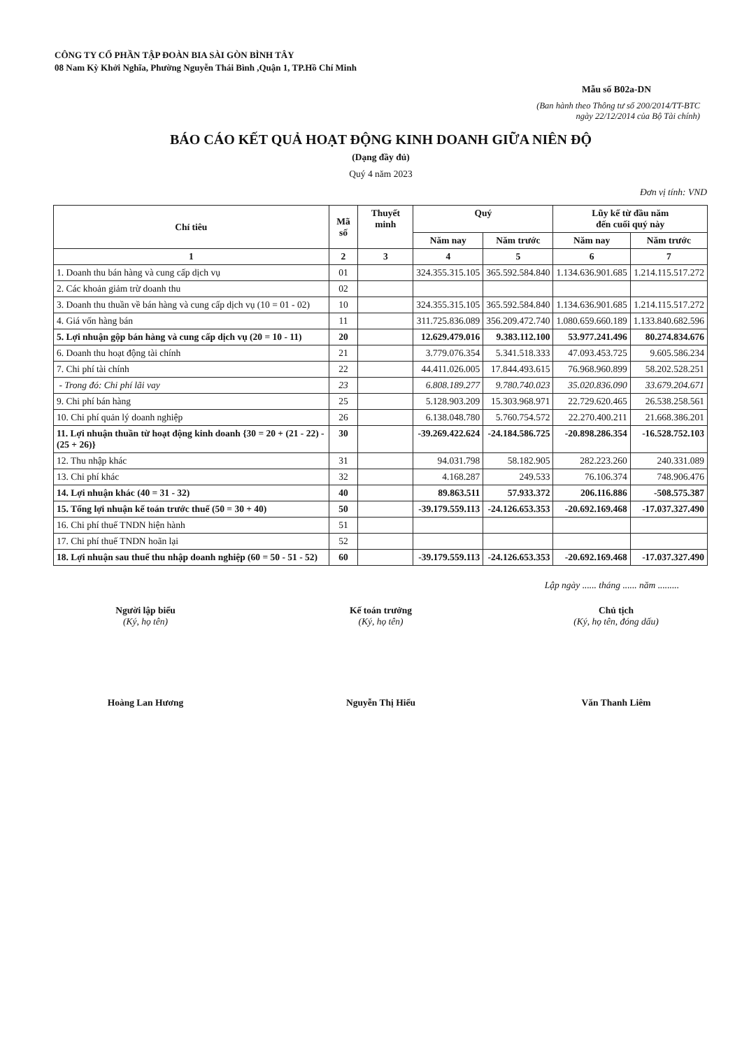CÔNG TY CỔ PHẦN TẬP ĐOÀN BIA SÀI GÒN BÌNH TÂY
08 Nam Kỳ Khởi Nghĩa, Phường Nguyễn Thái Bình ,Quận 1, TP.Hồ Chí Minh
Mẫu số B02a-DN
(Ban hành theo Thông tư số 200/2014/TT-BTC
ngày 22/12/2014 của Bộ Tài chính)
BÁO CÁO KẾT QUẢ HOẠT ĐỘNG KINH DOANH GIỮA NIÊN ĐỘ
(Dạng đầy đủ)
Quý 4 năm 2023
Đơn vị tính: VND
| Chỉ tiêu | Mã số | Thuyết minh | Quý | | Lũy kế từ đầu năm đến cuối quý này | |
| --- | --- | --- | --- | --- | --- | --- |
| | | | Năm nay | Năm trước | Năm nay | Năm trước |
| 1 | 2 | 3 | 4 | 5 | 6 | 7 |
| 1. Doanh thu bán hàng và cung cấp dịch vụ | 01 | | 324.355.315.105 | 365.592.584.840 | 1.134.636.901.685 | 1.214.115.517.272 |
| 2. Các khoản giảm trừ doanh thu | 02 | | | | | |
| 3. Doanh thu thuần về bán hàng và cung cấp dịch vụ (10 = 01 - 02) | 10 | | 324.355.315.105 | 365.592.584.840 | 1.134.636.901.685 | 1.214.115.517.272 |
| 4. Giá vốn hàng bán | 11 | | 311.725.836.089 | 356.209.472.740 | 1.080.659.660.189 | 1.133.840.682.596 |
| 5. Lợi nhuận gộp bán hàng và cung cấp dịch vụ (20 = 10 - 11) | 20 | | 12.629.479.016 | 9.383.112.100 | 53.977.241.496 | 80.274.834.676 |
| 6. Doanh thu hoạt động tài chính | 21 | | 3.779.076.354 | 5.341.518.333 | 47.093.453.725 | 9.605.586.234 |
| 7. Chi phí tài chính | 22 | | 44.411.026.005 | 17.844.493.615 | 76.968.960.899 | 58.202.528.251 |
| - Trong đó: Chi phí lãi vay | 23 | | 6.808.189.277 | 9.780.740.023 | 35.020.836.090 | 33.679.204.671 |
| 9. Chi phí bán hàng | 25 | | 5.128.903.209 | 15.303.968.971 | 22.729.620.465 | 26.538.258.561 |
| 10. Chi phí quản lý doanh nghiệp | 26 | | 6.138.048.780 | 5.760.754.572 | 22.270.400.211 | 21.668.386.201 |
| 11. Lợi nhuận thuần từ hoạt động kinh doanh {30 = 20 + (21 - 22) - (25 + 26)} | 30 | | -39.269.422.624 | -24.184.586.725 | -20.898.286.354 | -16.528.752.103 |
| 12. Thu nhập khác | 31 | | 94.031.798 | 58.182.905 | 282.223.260 | 240.331.089 |
| 13. Chi phí khác | 32 | | 4.168.287 | 249.533 | 76.106.374 | 748.906.476 |
| 14. Lợi nhuận khác (40 = 31 - 32) | 40 | | 89.863.511 | 57.933.372 | 206.116.886 | -508.575.387 |
| 15. Tổng lợi nhuận kế toán trước thuế (50 = 30 + 40) | 50 | | -39.179.559.113 | -24.126.653.353 | -20.692.169.468 | -17.037.327.490 |
| 16. Chi phí thuế TNDN hiện hành | 51 | | | | | |
| 17. Chi phí thuế TNDN hoãn lại | 52 | | | | | |
| 18. Lợi nhuận sau thuế thu nhập doanh nghiệp (60 = 50 - 51 - 52) | 60 | | -39.179.559.113 | -24.126.653.353 | -20.692.169.468 | -17.037.327.490 |
Lập ngày ...... tháng ...... năm .........
Người lập biểu
(Ký, họ tên)
Hoàng Lan Hương
Kế toán trưởng
(Ký, họ tên)
Nguyễn Thị Hiểu
Chủ tịch
(Ký, họ tên, đóng dấu)
Văn Thanh Liêm